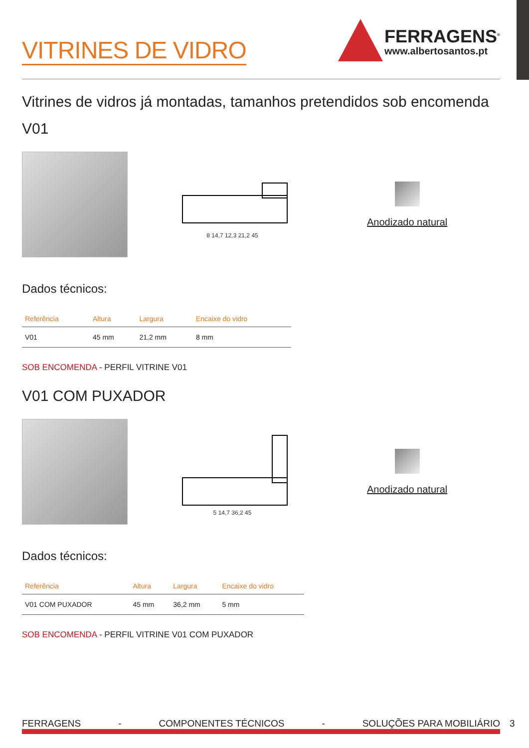VITRINES DE VIDRO
FERRAGENS<sup>®</sup>
www.albertosantos.pt
Vitrines de vidros já montadas, tamanhos pretendidos sob encomenda
V01
8 14,7 12,3 21,2 45
Anodizado natural
Dados técnicos:
| Referência | Altura | Largura | Encaixe do vidro |
| --- | --- | --- | --- |
| V01 | 45 mm | 21,2 mm | 8 mm |
SOB ENCOMENDA - PERFIL VITRINE V01
V01 COM PUXADOR
5 14,7 36,2 45
Anodizado natural
Dados técnicos:
| Referência | Altura | Largura | Encaixe do vidro |
| --- | --- | --- | --- |
| V01 COM PUXADOR | 45 mm | 36,2 mm | 5 mm |
SOB ENCOMENDA - PERFIL VITRINE V01 COM PUXADOR
FERRAGENS - COMPONENTES TÉCNICOS - SOLUÇÕES PARA MOBILIÁRIO
3